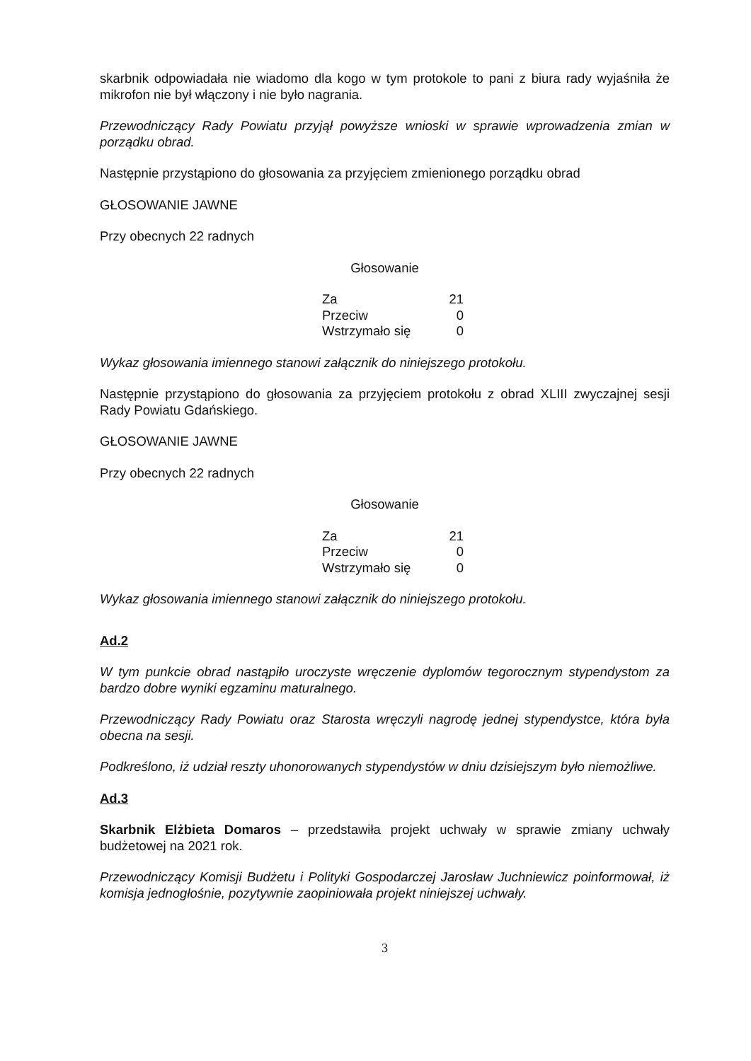skarbnik odpowiadała nie wiadomo dla kogo w tym protokole to pani z biura rady wyjaśniła że mikrofon nie był włączony i nie było nagrania.
Przewodniczący Rady Powiatu przyjął powyższe wnioski w sprawie wprowadzenia zmian w porządku obrad.
Następnie przystąpiono do głosowania za przyjęciem zmienionego porządku obrad
GŁOSOWANIE JAWNE
Przy obecnych 22 radnych
Głosowanie
| Za | 21 |
| Przeciw | 0 |
| Wstrzymało się | 0 |
Wykaz głosowania imiennego stanowi załącznik do niniejszego protokołu.
Następnie przystąpiono do głosowania za przyjęciem protokołu z obrad XLIII zwyczajnej sesji Rady Powiatu Gdańskiego.
GŁOSOWANIE JAWNE
Przy obecnych 22 radnych
Głosowanie
| Za | 21 |
| Przeciw | 0 |
| Wstrzymało się | 0 |
Wykaz głosowania imiennego stanowi załącznik do niniejszego protokołu.
Ad.2
W tym punkcie obrad nastąpiło uroczyste wręczenie dyplomów tegorocznym stypendystom za bardzo dobre wyniki egzaminu maturalnego.
Przewodniczący Rady Powiatu oraz Starosta wręczyli nagrodę jednej stypendystce, która była obecna na sesji.
Podkreślono, iż udział reszty uhonorowanych stypendystów w dniu dzisiejszym było niemożliwe.
Ad.3
Skarbnik Elżbieta Domaros – przedstawiła projekt uchwały w sprawie zmiany uchwały budżetowej na 2021 rok.
Przewodniczący Komisji Budżetu i Polityki Gospodarczej Jarosław Juchniewicz poinformował, iż komisja jednogłośnie, pozytywnie zaopiniowała projekt niniejszej uchwały.
3